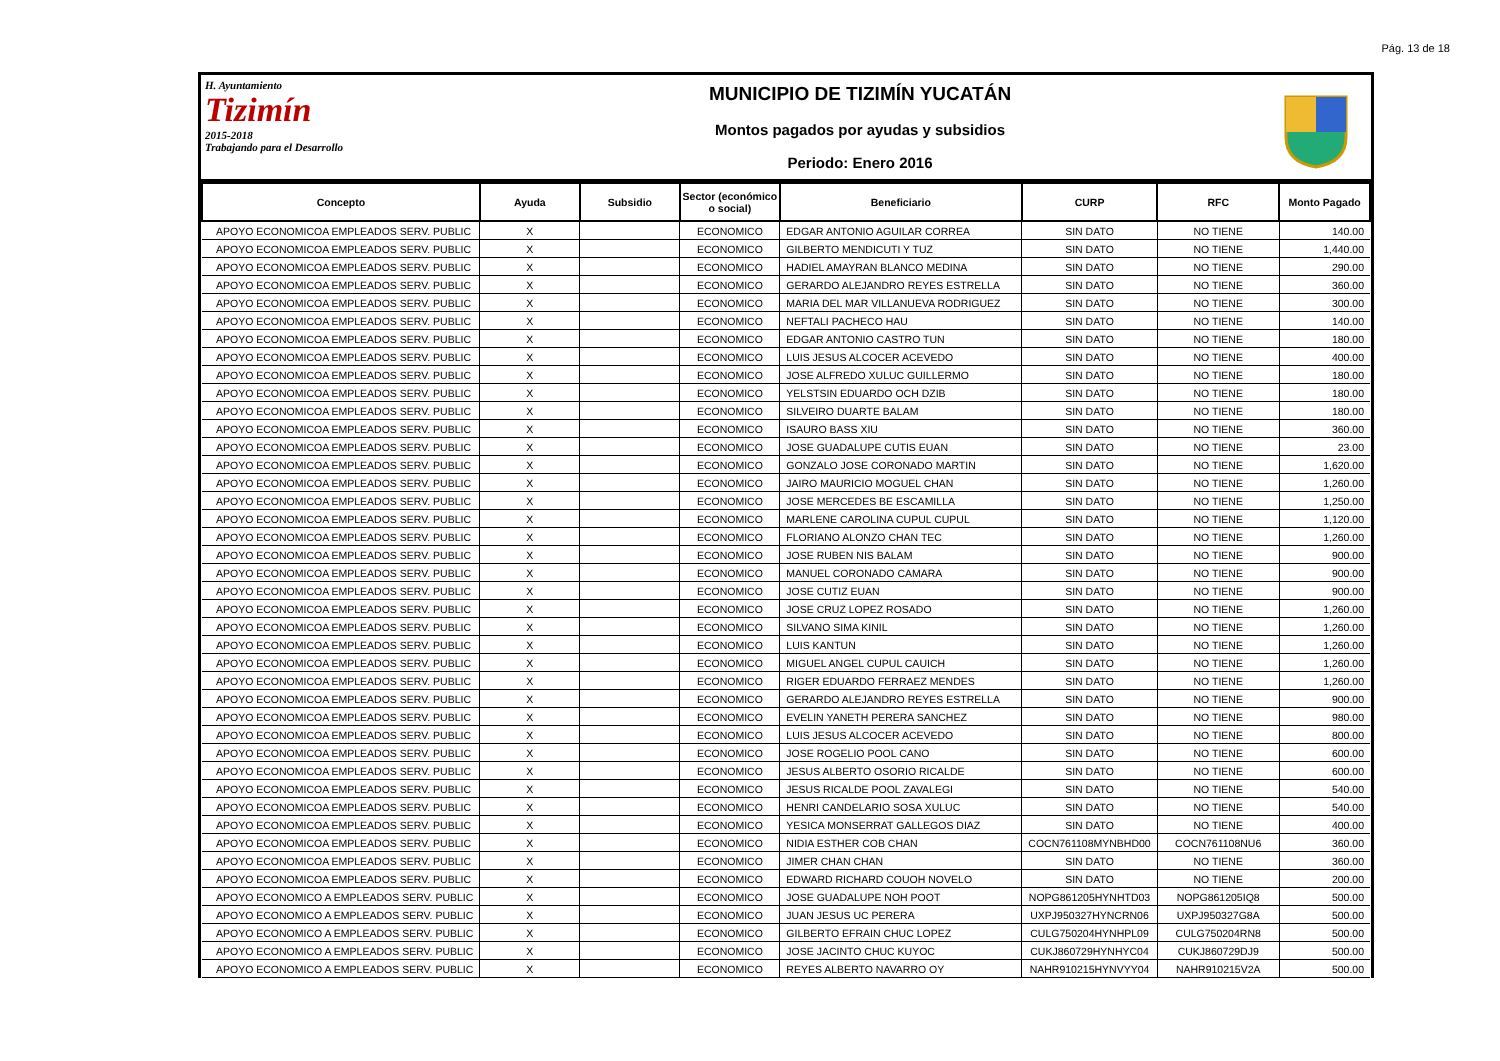Pág. 13 de 18
H. Ayuntamiento
Tizimín
2015-2018
Trabajando para el Desarrollo
MUNICIPIO DE TIZIMÍN YUCATÁN
Montos pagados por ayudas y subsidios
Periodo: Enero 2016
| Concepto | Ayuda | Subsidio | Sector (económico o social) | Beneficiario | CURP | RFC | Monto Pagado |
| --- | --- | --- | --- | --- | --- | --- | --- |
| APOYO ECONOMICOA EMPLEADOS SERV. PUBLIC | X | | ECONOMICO | EDGAR ANTONIO AGUILAR CORREA | SIN DATO | NO TIENE | 140.00 |
| APOYO ECONOMICOA EMPLEADOS SERV. PUBLIC | X | | ECONOMICO | GILBERTO MENDICUTI Y TUZ | SIN DATO | NO TIENE | 1,440.00 |
| APOYO ECONOMICOA EMPLEADOS SERV. PUBLIC | X | | ECONOMICO | HADIEL AMAYRAN BLANCO MEDINA | SIN DATO | NO TIENE | 290.00 |
| APOYO ECONOMICOA EMPLEADOS SERV. PUBLIC | X | | ECONOMICO | GERARDO ALEJANDRO REYES ESTRELLA | SIN DATO | NO TIENE | 360.00 |
| APOYO ECONOMICOA EMPLEADOS SERV. PUBLIC | X | | ECONOMICO | MARIA DEL MAR VILLANUEVA RODRIGUEZ | SIN DATO | NO TIENE | 300.00 |
| APOYO ECONOMICOA EMPLEADOS SERV. PUBLIC | X | | ECONOMICO | NEFTALI PACHECO HAU | SIN DATO | NO TIENE | 140.00 |
| APOYO ECONOMICOA EMPLEADOS SERV. PUBLIC | X | | ECONOMICO | EDGAR ANTONIO CASTRO TUN | SIN DATO | NO TIENE | 180.00 |
| APOYO ECONOMICOA EMPLEADOS SERV. PUBLIC | X | | ECONOMICO | LUIS JESUS ALCOCER ACEVEDO | SIN DATO | NO TIENE | 400.00 |
| APOYO ECONOMICOA EMPLEADOS SERV. PUBLIC | X | | ECONOMICO | JOSE ALFREDO XULUC GUILLERMO | SIN DATO | NO TIENE | 180.00 |
| APOYO ECONOMICOA EMPLEADOS SERV. PUBLIC | X | | ECONOMICO | YELSTSIN EDUARDO OCH DZIB | SIN DATO | NO TIENE | 180.00 |
| APOYO ECONOMICOA EMPLEADOS SERV. PUBLIC | X | | ECONOMICO | SILVEIRO DUARTE BALAM | SIN DATO | NO TIENE | 180.00 |
| APOYO ECONOMICOA EMPLEADOS SERV. PUBLIC | X | | ECONOMICO | ISAURO BASS XIU | SIN DATO | NO TIENE | 360.00 |
| APOYO ECONOMICOA EMPLEADOS SERV. PUBLIC | X | | ECONOMICO | JOSE GUADALUPE CUTIS EUAN | SIN DATO | NO TIENE | 23.00 |
| APOYO ECONOMICOA EMPLEADOS SERV. PUBLIC | X | | ECONOMICO | GONZALO JOSE CORONADO MARTIN | SIN DATO | NO TIENE | 1,620.00 |
| APOYO ECONOMICOA EMPLEADOS SERV. PUBLIC | X | | ECONOMICO | JAIRO MAURICIO MOGUEL CHAN | SIN DATO | NO TIENE | 1,260.00 |
| APOYO ECONOMICOA EMPLEADOS SERV. PUBLIC | X | | ECONOMICO | JOSE MERCEDES BE ESCAMILLA | SIN DATO | NO TIENE | 1,250.00 |
| APOYO ECONOMICOA EMPLEADOS SERV. PUBLIC | X | | ECONOMICO | MARLENE CAROLINA CUPUL CUPUL | SIN DATO | NO TIENE | 1,120.00 |
| APOYO ECONOMICOA EMPLEADOS SERV. PUBLIC | X | | ECONOMICO | FLORIANO ALONZO CHAN TEC | SIN DATO | NO TIENE | 1,260.00 |
| APOYO ECONOMICOA EMPLEADOS SERV. PUBLIC | X | | ECONOMICO | JOSE RUBEN NIS BALAM | SIN DATO | NO TIENE | 900.00 |
| APOYO ECONOMICOA EMPLEADOS SERV. PUBLIC | X | | ECONOMICO | MANUEL CORONADO CAMARA | SIN DATO | NO TIENE | 900.00 |
| APOYO ECONOMICOA EMPLEADOS SERV. PUBLIC | X | | ECONOMICO | JOSE CUTIZ EUAN | SIN DATO | NO TIENE | 900.00 |
| APOYO ECONOMICOA EMPLEADOS SERV. PUBLIC | X | | ECONOMICO | JOSE CRUZ LOPEZ ROSADO | SIN DATO | NO TIENE | 1,260.00 |
| APOYO ECONOMICOA EMPLEADOS SERV. PUBLIC | X | | ECONOMICO | SILVANO SIMA KINIL | SIN DATO | NO TIENE | 1,260.00 |
| APOYO ECONOMICOA EMPLEADOS SERV. PUBLIC | X | | ECONOMICO | LUIS KANTUN | SIN DATO | NO TIENE | 1,260.00 |
| APOYO ECONOMICOA EMPLEADOS SERV. PUBLIC | X | | ECONOMICO | MIGUEL ANGEL CUPUL CAUICH | SIN DATO | NO TIENE | 1,260.00 |
| APOYO ECONOMICOA EMPLEADOS SERV. PUBLIC | X | | ECONOMICO | RIGER EDUARDO FERRAEZ MENDES | SIN DATO | NO TIENE | 1,260.00 |
| APOYO ECONOMICOA EMPLEADOS SERV. PUBLIC | X | | ECONOMICO | GERARDO ALEJANDRO REYES ESTRELLA | SIN DATO | NO TIENE | 900.00 |
| APOYO ECONOMICOA EMPLEADOS SERV. PUBLIC | X | | ECONOMICO | EVELIN YANETH PERERA SANCHEZ | SIN DATO | NO TIENE | 980.00 |
| APOYO ECONOMICOA EMPLEADOS SERV. PUBLIC | X | | ECONOMICO | LUIS JESUS ALCOCER ACEVEDO | SIN DATO | NO TIENE | 800.00 |
| APOYO ECONOMICOA EMPLEADOS SERV. PUBLIC | X | | ECONOMICO | JOSE ROGELIO POOL CANO | SIN DATO | NO TIENE | 600.00 |
| APOYO ECONOMICOA EMPLEADOS SERV. PUBLIC | X | | ECONOMICO | JESUS ALBERTO OSORIO RICALDE | SIN DATO | NO TIENE | 600.00 |
| APOYO ECONOMICOA EMPLEADOS SERV. PUBLIC | X | | ECONOMICO | JESUS RICALDE POOL ZAVALEGI | SIN DATO | NO TIENE | 540.00 |
| APOYO ECONOMICOA EMPLEADOS SERV. PUBLIC | X | | ECONOMICO | HENRI CANDELARIO SOSA XULUC | SIN DATO | NO TIENE | 540.00 |
| APOYO ECONOMICOA EMPLEADOS SERV. PUBLIC | X | | ECONOMICO | YESICA MONSERRAT GALLEGOS DIAZ | SIN DATO | NO TIENE | 400.00 |
| APOYO ECONOMICOA EMPLEADOS SERV. PUBLIC | X | | ECONOMICO | NIDIA ESTHER COB CHAN | COCN761108MYNBHD00 | COCN761108NU6 | 360.00 |
| APOYO ECONOMICOA EMPLEADOS SERV. PUBLIC | X | | ECONOMICO | JIMER CHAN CHAN | SIN DATO | NO TIENE | 360.00 |
| APOYO ECONOMICOA EMPLEADOS SERV. PUBLIC | X | | ECONOMICO | EDWARD RICHARD COUOH NOVELO | SIN DATO | NO TIENE | 200.00 |
| APOYO ECONOMICO A EMPLEADOS SERV. PUBLIC | X | | ECONOMICO | JOSE GUADALUPE NOH POOT | NOPG861205HYNHTD03 | NOPG861205IQ8 | 500.00 |
| APOYO ECONOMICO A EMPLEADOS SERV. PUBLIC | X | | ECONOMICO | JUAN JESUS UC PERERA | UXPJ950327HYNCRN06 | UXPJ950327G8A | 500.00 |
| APOYO ECONOMICO A EMPLEADOS SERV. PUBLIC | X | | ECONOMICO | GILBERTO EFRAIN CHUC LOPEZ | CULG750204HYNHPL09 | CULG750204RN8 | 500.00 |
| APOYO ECONOMICO A EMPLEADOS SERV. PUBLIC | X | | ECONOMICO | JOSE JACINTO CHUC KUYOC | CUKJ860729HYNHYC04 | CUKJ860729DJ9 | 500.00 |
| APOYO ECONOMICO A EMPLEADOS SERV. PUBLIC | X | | ECONOMICO | REYES ALBERTO NAVARRO OY | NAHR910215HYNVYY04 | NAHR910215V2A | 500.00 |